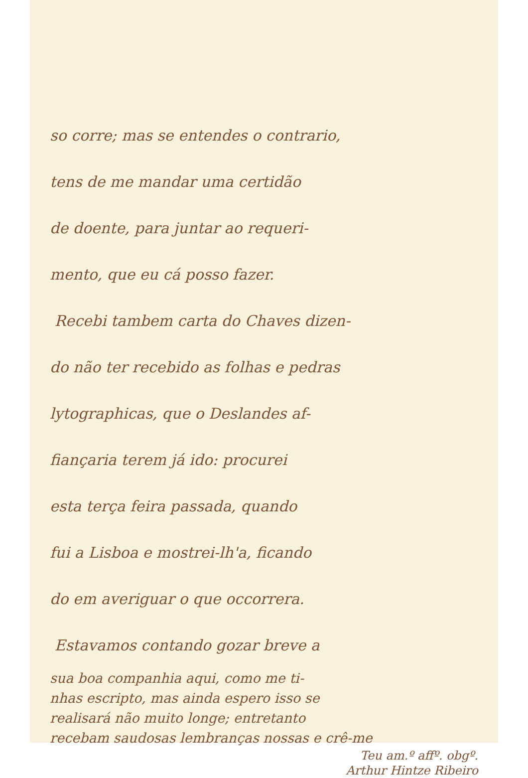so corre; mas se entendes o contrario,
tens de me mandar uma certidão
de doente, para juntar ao requeri-
mento, que eu cá posso fazer.
Recebi tambem carta do Chaves dizen-
do não ter recebido as folhas e pedras
lytographicas, que o Deslandes af-
fiançaria terem já ido: procurei
esta terça feira passada, quando
fui a Lisboa e mostrei-lh'a, ficando
do em averiguar o que occorrera.
Estavamos contando gozar breve a
sua boa companhia aqui, como me ti-
nhas escripto, mas ainda espero isso se
realisará não muito longe; entretanto
recebam saudosas lembranças nossas e crê-me
Teu am.º affº. obgº.
Arthur Hintze Ribeiro